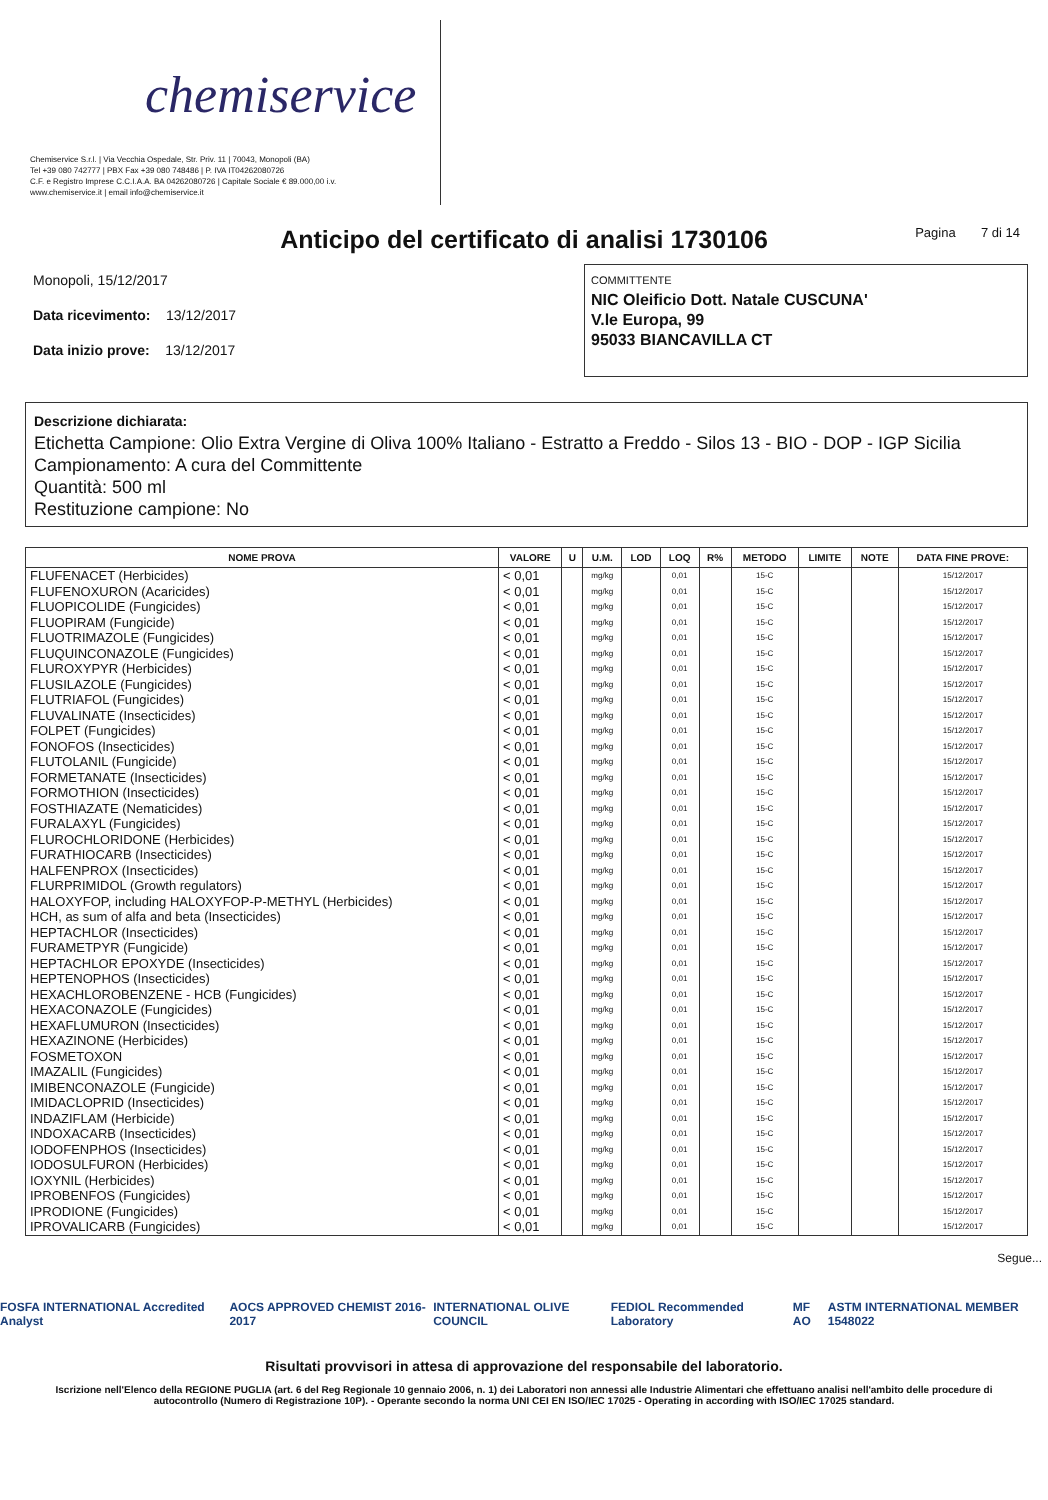chemiservice
Chemiservice S.r.l. | Via Vecchia Ospedale, Str. Priv. 11 | 70043, Monopoli (BA)
Tel +39 080 742777 | PBX Fax +39 080 748486 | P. IVA IT04262080726
C.F. e Registro Imprese C.C.I.A.A. BA 04262080726 | Capitale Sociale € 89.000,00 i.v.
www.chemiservice.it | email info@chemiservice.it
Anticipo del certificato di analisi 1730106 Pagina 7 di 14
Monopoli, 15/12/2017
Data ricevimento: 13/12/2017
Data inizio prove: 13/12/2017
COMMITTENTE
NIC Oleificio Dott. Natale CUSCUNA'
V.le Europa, 99
95033 BIANCAVILLA CT
Descrizione dichiarata:
Etichetta Campione: Olio Extra Vergine di Oliva 100% Italiano - Estratto a Freddo - Silos 13 - BIO - DOP - IGP Sicilia
Campionamento: A cura del Committente
Quantità: 500 ml
Restituzione campione: No
| NOME PROVA | VALORE | U | U.M. | LOD | LOQ | R% | METODO | LIMITE | NOTE | DATA FINE PROVE: |
| --- | --- | --- | --- | --- | --- | --- | --- | --- | --- | --- |
| FLUFENACET (Herbicides) | < 0,01 | | mg/kg | | 0,01 | | 15-C | | | 15/12/2017 |
| FLUFENOXURON (Acaricides) | < 0,01 | | mg/kg | | 0,01 | | 15-C | | | 15/12/2017 |
| FLUOPICOLIDE (Fungicides) | < 0,01 | | mg/kg | | 0,01 | | 15-C | | | 15/12/2017 |
| FLUOPIRAM (Fungicide) | < 0,01 | | mg/kg | | 0,01 | | 15-C | | | 15/12/2017 |
| FLUOTRIMAZOLE (Fungicides) | < 0,01 | | mg/kg | | 0,01 | | 15-C | | | 15/12/2017 |
| FLUQUINCONAZOLE (Fungicides) | < 0,01 | | mg/kg | | 0,01 | | 15-C | | | 15/12/2017 |
| FLUROXYPYR (Herbicides) | < 0,01 | | mg/kg | | 0,01 | | 15-C | | | 15/12/2017 |
| FLUSILAZOLE (Fungicides) | < 0,01 | | mg/kg | | 0,01 | | 15-C | | | 15/12/2017 |
| FLUTRIAFOL (Fungicides) | < 0,01 | | mg/kg | | 0,01 | | 15-C | | | 15/12/2017 |
| FLUVALINATE (Insecticides) | < 0,01 | | mg/kg | | 0,01 | | 15-C | | | 15/12/2017 |
| FOLPET (Fungicides) | < 0,01 | | mg/kg | | 0,01 | | 15-C | | | 15/12/2017 |
| FONOFOS (Insecticides) | < 0,01 | | mg/kg | | 0,01 | | 15-C | | | 15/12/2017 |
| FLUTOLANIL (Fungicide) | < 0,01 | | mg/kg | | 0,01 | | 15-C | | | 15/12/2017 |
| FORMETANATE (Insecticides) | < 0,01 | | mg/kg | | 0,01 | | 15-C | | | 15/12/2017 |
| FORMOTHION (Insecticides) | < 0,01 | | mg/kg | | 0,01 | | 15-C | | | 15/12/2017 |
| FOSTHIAZATE (Nematicides) | < 0,01 | | mg/kg | | 0,01 | | 15-C | | | 15/12/2017 |
| FURALAXYL (Fungicides) | < 0,01 | | mg/kg | | 0,01 | | 15-C | | | 15/12/2017 |
| FLUROCHLORIDONE (Herbicides) | < 0,01 | | mg/kg | | 0,01 | | 15-C | | | 15/12/2017 |
| FURATHIOCARB (Insecticides) | < 0,01 | | mg/kg | | 0,01 | | 15-C | | | 15/12/2017 |
| HALFENPROX (Insecticides) | < 0,01 | | mg/kg | | 0,01 | | 15-C | | | 15/12/2017 |
| FLURPRIMIDOL (Growth regulators) | < 0,01 | | mg/kg | | 0,01 | | 15-C | | | 15/12/2017 |
| HALOXYFOP, including HALOXYFOP-P-METHYL (Herbicides) | < 0,01 | | mg/kg | | 0,01 | | 15-C | | | 15/12/2017 |
| HCH, as sum of alfa and beta (Insecticides) | < 0,01 | | mg/kg | | 0,01 | | 15-C | | | 15/12/2017 |
| HEPTACHLOR (Insecticides) | < 0,01 | | mg/kg | | 0,01 | | 15-C | | | 15/12/2017 |
| FURAMETPYR (Fungicide) | < 0,01 | | mg/kg | | 0,01 | | 15-C | | | 15/12/2017 |
| HEPTACHLOR EPOXYDE (Insecticides) | < 0,01 | | mg/kg | | 0,01 | | 15-C | | | 15/12/2017 |
| HEPTENOPHOS (Insecticides) | < 0,01 | | mg/kg | | 0,01 | | 15-C | | | 15/12/2017 |
| HEXACHLOROBENZENE - HCB (Fungicides) | < 0,01 | | mg/kg | | 0,01 | | 15-C | | | 15/12/2017 |
| HEXACONAZOLE (Fungicides) | < 0,01 | | mg/kg | | 0,01 | | 15-C | | | 15/12/2017 |
| HEXAFLUMURON (Insecticides) | < 0,01 | | mg/kg | | 0,01 | | 15-C | | | 15/12/2017 |
| HEXAZINONE (Herbicides) | < 0,01 | | mg/kg | | 0,01 | | 15-C | | | 15/12/2017 |
| FOSMETOXON | < 0,01 | | mg/kg | | 0,01 | | 15-C | | | 15/12/2017 |
| IMAZALIL (Fungicides) | < 0,01 | | mg/kg | | 0,01 | | 15-C | | | 15/12/2017 |
| IMIBENCONAZOLE (Fungicide) | < 0,01 | | mg/kg | | 0,01 | | 15-C | | | 15/12/2017 |
| IMIDACLOPRID (Insecticides) | < 0,01 | | mg/kg | | 0,01 | | 15-C | | | 15/12/2017 |
| INDAZIFLAM (Herbicide) | < 0,01 | | mg/kg | | 0,01 | | 15-C | | | 15/12/2017 |
| INDOXACARB (Insecticides) | < 0,01 | | mg/kg | | 0,01 | | 15-C | | | 15/12/2017 |
| IODOFENPHOS (Insecticides) | < 0,01 | | mg/kg | | 0,01 | | 15-C | | | 15/12/2017 |
| IODOSULFURON (Herbicides) | < 0,01 | | mg/kg | | 0,01 | | 15-C | | | 15/12/2017 |
| IOXYNIL (Herbicides) | < 0,01 | | mg/kg | | 0,01 | | 15-C | | | 15/12/2017 |
| IPROBENFOS (Fungicides) | < 0,01 | | mg/kg | | 0,01 | | 15-C | | | 15/12/2017 |
| IPRODIONE (Fungicides) | < 0,01 | | mg/kg | | 0,01 | | 15-C | | | 15/12/2017 |
| IPROVALICARB (Fungicides) | < 0,01 | | mg/kg | | 0,01 | | 15-C | | | 15/12/2017 |
Segue...
FOSFA INTERNATIONAL Accredited Analyst AOCS APPROVED CHEMIST 2016-2017 INTERNATIONAL OLIVE COUNCIL FEDIOL Recommended Laboratory MF AO ASTM INTERNATIONAL MEMBER 1548022
Risultati provvisori in attesa di approvazione del responsabile del laboratorio.
Iscrizione nell'Elenco della REGIONE PUGLIA (art. 6 del Reg Regionale 10 gennaio 2006, n. 1) dei Laboratori non annessi alle Industrie Alimentari che effettuano analisi nell'ambito delle procedure di autocontrollo (Numero di Registrazione 10P). - Operante secondo la norma UNI CEI EN ISO/IEC 17025 - Operating in according with ISO/IEC 17025 standard.